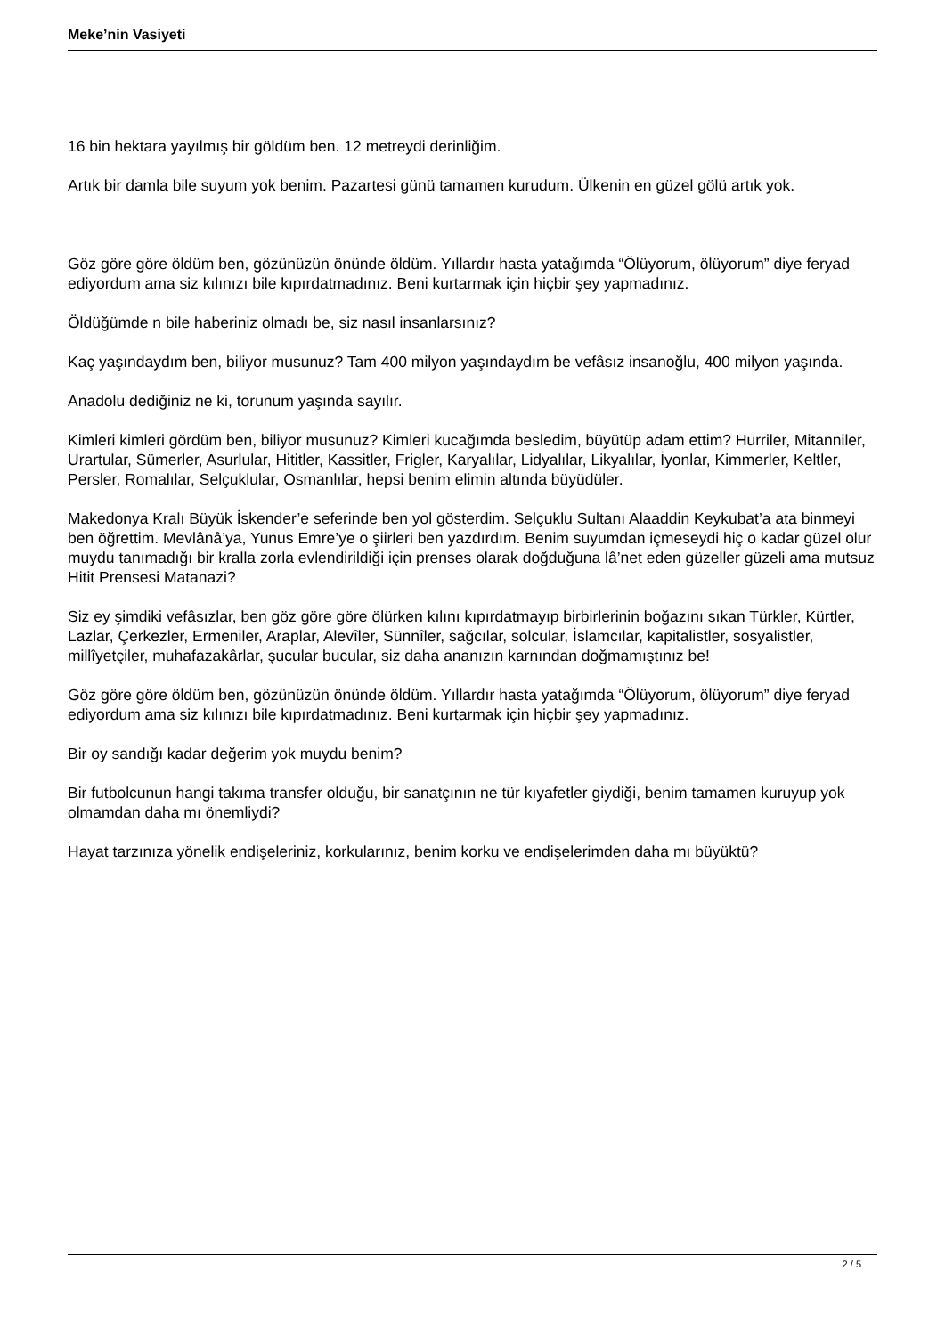Meke’nin Vasiyeti
16 bin hektara yayılmış bir göldüm ben. 12 metreydi derinliğim.
Artık bir damla bile suyum yok benim. Pazartesi günü tamamen kurudum. Ülkenin en güzel gölü artık yok.
Göz göre göre öldüm ben, gözünüzün önünde öldüm. Yıllardır hasta yatağımda “Ölüyorum, ölüyorum” diye feryad ediyordum ama siz kılınızı bile kıpırdatmadınız. Beni kurtarmak için hiçbir şey yapmadınız.
Öldüğümde n bile haberiniz olmadı be, siz nasıl insanlarsınız?
Kaç yaşındaydım ben, biliyor musunuz? Tam 400 milyon yaşındaydım be vefâsız insanoğlu, 400 milyon yaşında.
Anadolu dediğiniz ne ki, torunum yaşında sayılır.
Kimleri kimleri gördüm ben, biliyor musunuz? Kimleri kucağımda besledim, büyütüp adam ettim? Hurriler, Mitanniler, Urartular, Sümerler, Asurlular, Hititler, Kassitler, Frigler, Karyalılar, Lidyalılar, Likyalılar, İyonlar, Kimmerler, Keltler, Persler, Romalılar, Selçuklular, Osmanlılar, hepsi benim elimin altında büyüdüler.
Makedonya Kralı Büyük İskender’e seferinde ben yol gösterdim. Selçuklu Sultanı Alaaddin Keykubat’a ata binmeyi ben öğrettim. Mevlânâ’ya, Yunus Emre’ye o şiirleri ben yazdırdım. Benim suyumdan içmeseydi hiç o kadar güzel olur muydu tanımadığı bir kralla zorla evlendirildiği için prenses olarak doğduğuna lâ’net eden güzeller güzeli ama mutsuz Hitit Prensesi Matanazi?
Siz ey şimdiki vefâsızlar, ben göz göre göre ölürken kılını kıpırdatmayıp birbirlerinin boğazını sıkan Türkler, Kürtler, Lazlar, Çerkezler, Ermeniler, Araplar, Alevîler, Sünnîler, sağcılar, solcular, İslamcılar, kapitalistler, sosyalistler, millîyetçiler, muhafazakârlar, şucular bucular, siz daha ananızın karnından doğmamıştınız be!
Göz göre göre öldüm ben, gözünüzün önünde öldüm. Yıllardır hasta yatağımda “Ölüyorum, ölüyorum” diye feryad ediyordum ama siz kılınızı bile kıpırdatmadınız. Beni kurtarmak için hiçbir şey yapmadınız.
Bir oy sandığı kadar değerim yok muydu benim?
Bir futbolcunun hangi takıma transfer olduğu, bir sanatçının ne tür kıyafetler giydiği, benim tamamen kuruyup yok olmamdan daha mı önemliydi?
Hayat tarzınıza yönelik endişeleriniz, korkularınız, benim korku ve endişelerimden daha mı büyüktü?
2 / 5